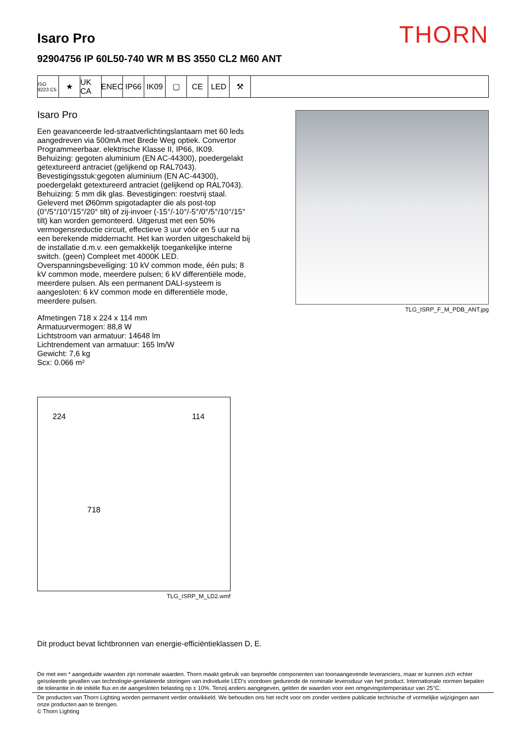THORN
Isaro Pro
92904756 IP 60L50-740 WR M BS 3550 CL2 M60 ANT
ISO 9223 C5
★ UK CA
ENEC IP66 IK09 ▢ CE LED ⚒
Isaro Pro
Een geavanceerde led-straatverlichtingslantaarn met 60 leds aangedreven via 500mA met Brede Weg optiek. Convertor Programmeerbaar. elektrische Klasse II, IP66, IK09. Behuizing: gegoten aluminium (EN AC-44300), poedergelakt getextureerd antraciet (gelijkend op RAL7043). Bevestigingsstuk:gegoten aluminium (EN AC-44300), poedergelakt getextureerd antraciet (gelijkend op RAL7043). Behuizing: 5 mm dik glas. Bevestigingen: roestvrij staal. Geleverd met Ø60mm spigotadapter die als post-top (0°/5°/10°/15°/20° tilt) of zij-invoer (-15°/-10°/-5°/0°/5°/10°/15° tilt) kan worden gemonteerd. Uitgerust met een 50% vermogensreductie circuit, effectieve 3 uur vóór en 5 uur na een berekende middernacht. Het kan worden uitgeschakeld bij de installatie d.m.v. een gemakkelijk toegankelijke interne switch. (geen) Compleet met 4000K LED. Overspanningsbeveiliging: 10 kV common mode, één puls; 8 kV common mode, meerdere pulsen; 6 kV differentiële mode, meerdere pulsen. Als een permanent DALI-systeem is aangesloten: 6 kV common mode en differentiële mode, meerdere pulsen.
Afmetingen 718 x 224 x 114 mm
Armatuurvermogen: 88,8 W
Lichtstroom van armatuur: 14648 lm
Lichtrendement van armatuur: 165 lm/W
Gewicht: 7,6 kg
Scx: 0.066 m²
TLG_ISRP_F_M_PDB_ANT.jpg
224 114
718
TLG_ISRP_M_LD2.wmf
Dit product bevat lichtbronnen van energie-efficiëntieklassen D, E.
De met een * aangeduide waarden zijn nominale waarden. Thorn maakt gebruik van beproefde componenten van toonaangevende leveranciers, maar er kunnen zich echter geïsoleerde gevallen van technologie-gerelateerde storingen van individuele LED's voordoen gedurende de nominale levensduur van het product. Internationale normen bepalen de tolerantie in de initiële flux en de aangesloten belasting op ± 10%. Tenzij anders aangegeven, gelden de waarden voor een omgevingstemperatuur van 25°C.
De producten van Thorn Lighting worden permanent verder ontwikkeld. We behouden ons het recht voor om zonder verdere publicatie technische of vormelijke wijzigingen aan onze producten aan te brengen.
© Thorn Lighting